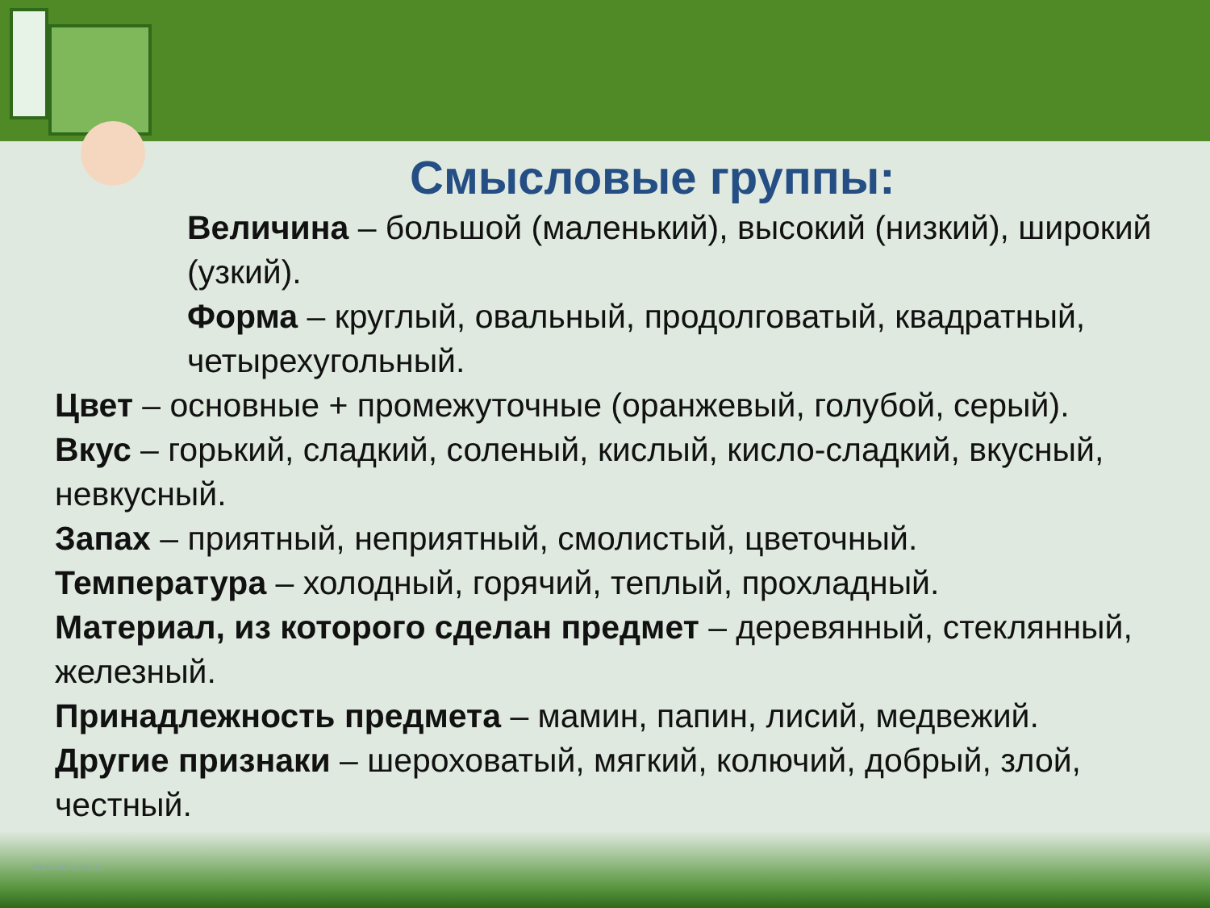Смысловые группы:
Величина – большой (маленький), высокий (низкий), широкий (узкий).
Форма – круглый, овальный, продолговатый, квадратный, четырехугольный.
Цвет – основные + промежуточные (оранжевый, голубой, серый).
Вкус – горький, сладкий, соленый, кислый, кисло-сладкий, вкусный, невкусный.
Запах – приятный, неприятный, смолистый, цветочный.
Температура – холодный, горячий, теплый, прохладный.
Материал, из которого сделан предмет – деревянный, стеклянный, железный.
Принадлежность предмета – мамин, папин, лисий, медвежий.
Другие признаки – шероховатый, мягкий, колючий, добрый, злой, честный.
http://aida.ucoz.ru